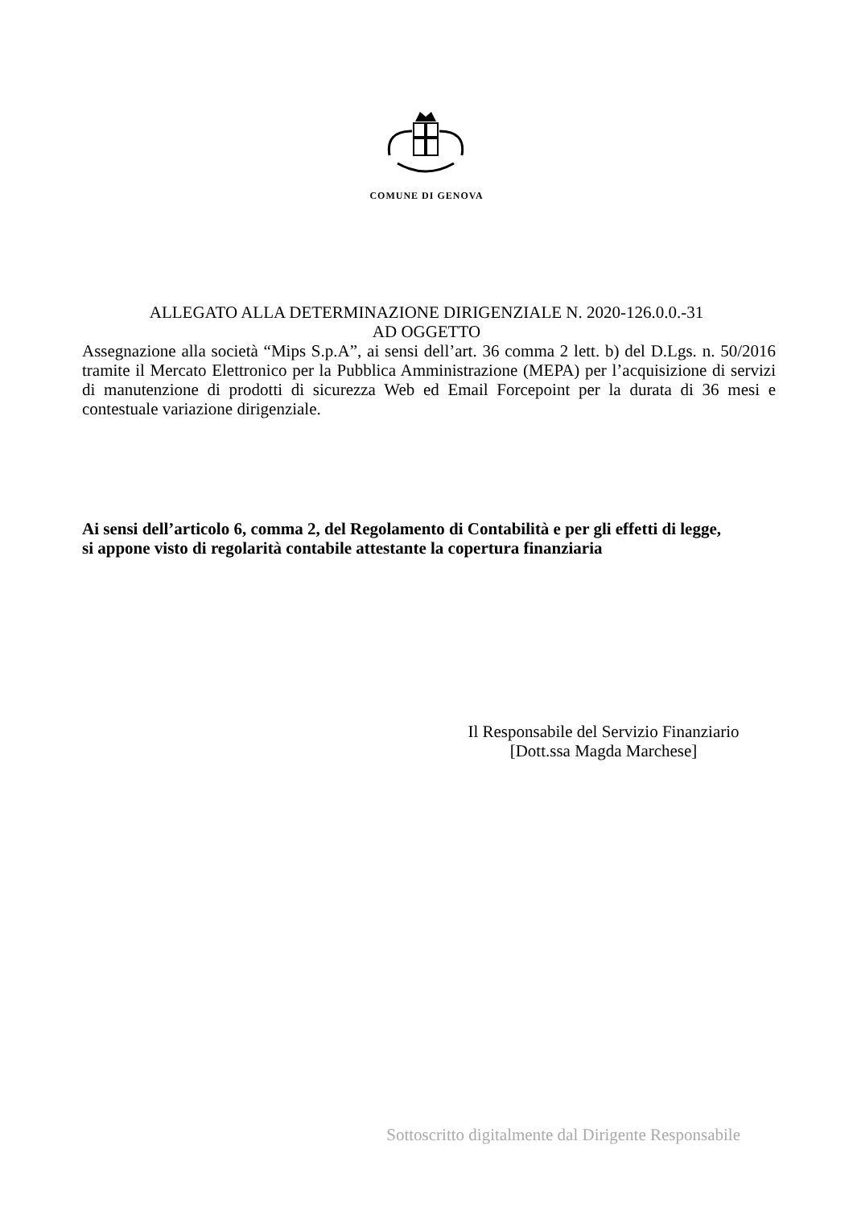COMUNE DI GENOVA
ALLEGATO ALLA DETERMINAZIONE DIRIGENZIALE N. 2020-126.0.0.-31
AD OGGETTO
Assegnazione alla società “Mips S.p.A”, ai sensi dell’art. 36 comma 2 lett. b) del D.Lgs. n. 50/2016 tramite il Mercato Elettronico per la Pubblica Amministrazione (MEPA) per l’acquisizione di servizi di manutenzione di prodotti di sicurezza Web ed Email Forcepoint per la durata di 36 mesi e contestuale variazione dirigenziale.
Ai sensi dell’articolo 6, comma 2, del Regolamento di Contabilità e per gli effetti di legge,
si appone visto di regolarità contabile attestante la copertura finanziaria
Il Responsabile del Servizio Finanziario
[Dott.ssa Magda Marchese]
Sottoscritto digitalmente dal Dirigente Responsabile